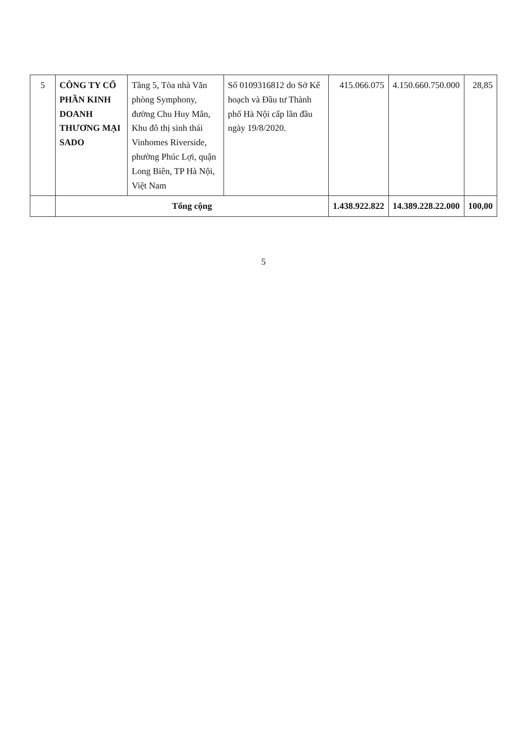| 5 | CÔNG TY CỔ PHẦN KINH DOANH THƯƠNG MẠI SADO | Tầng 5, Tòa nhà Văn phòng Symphony, đường Chu Huy Mân, Khu đô thị sinh thái Vinhomes Riverside, phường Phúc Lợi, quận Long Biên, TP Hà Nội, Việt Nam | Số 0109316812 do Sở Kế hoạch và Đầu tư Thành phố Hà Nội cấp lần đầu ngày 19/8/2020. | 415.066.075 | 4.150.660.750.000 | 28,85 |
| | Tổng cộng | | | 1.438.922.822 | 14.389.228.22.000 | 100,00 |
5